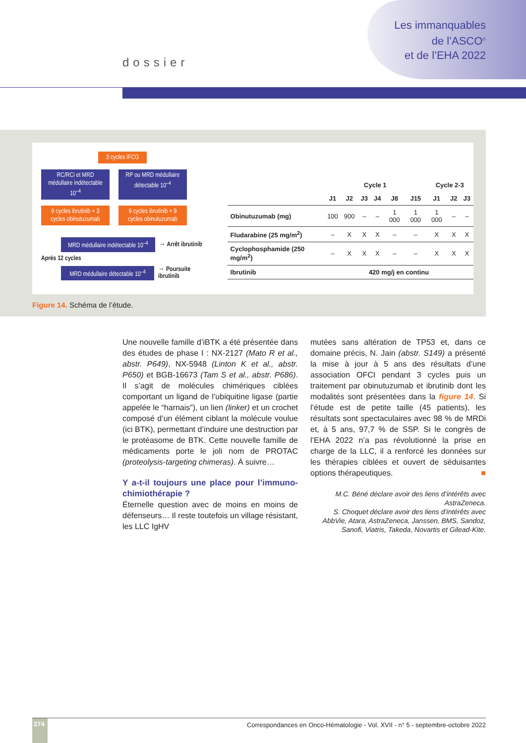Les immanquables
de l’ASCO<sup>®</sup>
et de l’EHA 2022
dossier
3 cycles iFCG
RC/RCi et MRD médullaire indétectable 10<sup>–4</sup>
RP ou MRD médullaire détectable 10<sup>–4</sup>
9 cycles ibrutinib + 3 cycles obinutuzumab
9 cycles ibrutinib + 9 cycles obinutuzumab
MRD médullaire indétectable 10<sup>–4</sup>
→ Arrêt ibrutinib
Après 12 cycles
MRD médullaire détectable 10<sup>–4</sup>
→ Poursuite ibrutinib
| | Cycle 1 | | | | | | Cycle 2-3 | | |
| --- | --- | --- | --- | --- | --- | --- | --- | --- | --- |
| | J1 | J2 | J3 | J4 | J8 | J15 | J1 | J2 | J3 |
| Obinutuzumab (mg) | 100 | 900 | – | – | 1 000 | 1 000 | 1 000 | – | – |
| Fludarabine (25 mg/m<sup>2</sup>) | – | X | X | X | – | – | X | X | X |
| Cyclophosphamide (250 mg/m<sup>2</sup>) | – | X | X | X | – | – | X | X | X |
| Ibrutinib | 420 mg/j en continu | | | | | | | | |
Figure 14. Schéma de l’étude.
Une nouvelle famille d’iBTK a été présentée dans des études de phase I : NX-2127 (Mato R et al., abstr. P649), NX-5948 (Linton K et al., abstr. P650) et BGB-16673 (Tam S et al., abstr. P686). Il s’agit de molécules chimériques ciblées comportant un ligand de l’ubiquitine ligase (partie appelée le “harnais”), un lien (linker) et un crochet composé d’un élément ciblant la molécule voulue (ici BTK), permettant d’induire une destruction par le protéasome de BTK. Cette nouvelle famille de médicaments porte le joli nom de PROTAC (proteolysis-targeting chimeras). À suivre…
Y a-t-il toujours une place pour l’immuno-chimiothérapie ?
Éternelle question avec de moins en moins de défenseurs… Il reste toutefois un village résistant, les LLC IgHV
mutées sans altération de TP53 et, dans ce domaine précis, N. Jain (abstr. S149) a présenté la mise à jour à 5 ans des résultats d’une association OFCI pendant 3 cycles puis un traitement par obinutuzumab et ibrutinib dont les modalités sont présentées dans la figure 14. Si l’étude est de petite taille (45 patients), les résultats sont spectaculaires avec 98 % de MRDi et, à 5 ans, 97,7 % de SSP. Si le congrès de l’EHA 2022 n’a pas révolutionné la prise en charge de la LLC, il a renforcé les données sur les thérapies ciblées et ouvert de séduisantes options thérapeutiques. ■
M.C. Béné déclare avoir des liens d’intérêts avec AstraZeneca.
S. Choquet déclare avoir des liens d’intérêts avec AbbVie, Atara, AstraZeneca, Janssen, BMS, Sandoz, Sanofi, Viatris, Takeda, Novartis et Gilead-Kite.
274
Correspondances en Onco-Hématologie - Vol. XVII - n° 5 - septembre-octobre 2022